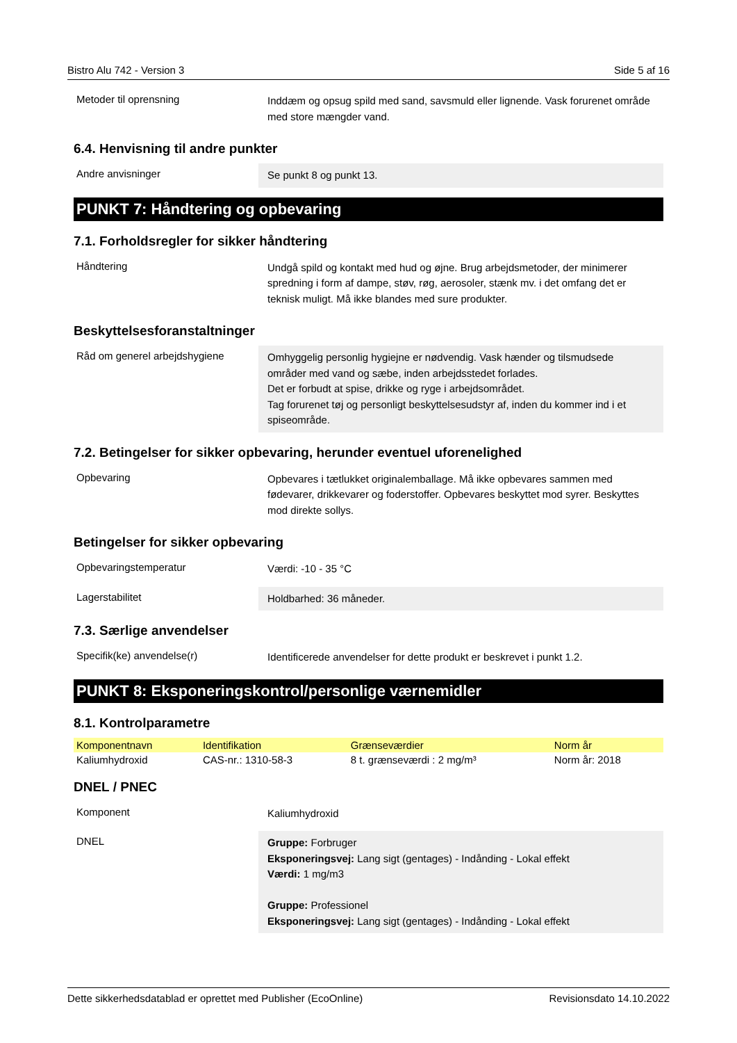Bistro Alu 742 - Version 3 Side 5 af 16
Metoder til oprensning
Inddæm og opsug spild med sand, savsmuld eller lignende. Vask forurenet område med store mængder vand.
6.4. Henvisning til andre punkter
Andre anvisninger
Se punkt 8 og punkt 13.
PUNKT 7: Håndtering og opbevaring
7.1. Forholdsregler for sikker håndtering
Håndtering
Undgå spild og kontakt med hud og øjne. Brug arbejdsmetoder, der minimerer spredning i form af dampe, støv, røg, aerosoler, stænk mv. i det omfang det er teknisk muligt. Må ikke blandes med sure produkter.
Beskyttelsesforanstaltninger
Råd om generel arbejdshygiene
Omhyggelig personlig hygiejne er nødvendig. Vask hænder og tilsmudsede områder med vand og sæbe, inden arbejdsstedet forlades.
Det er forbudt at spise, drikke og ryge i arbejdsområdet.
Tag forurenet tøj og personligt beskyttelsesudstyr af, inden du kommer ind i et spiseområde.
7.2. Betingelser for sikker opbevaring, herunder eventuel uforenelighed
Opbevaring
Opbevares i tætlukket originalemballage. Må ikke opbevares sammen med fødevarer, drikkevarer og foderstoffer. Opbevares beskyttet mod syrer. Beskyttes mod direkte sollys.
Betingelser for sikker opbevaring
Opbevaringstemperatur
Værdi: -10 - 35 °C
Lagerstabilitet
Holdbarhed: 36 måneder.
7.3. Særlige anvendelser
Specifik(ke) anvendelse(r)
Identificerede anvendelser for dette produkt er beskrevet i punkt 1.2.
PUNKT 8: Eksponeringskontrol/personlige værnemidler
8.1. Kontrolparametre
| Komponentnavn | Identifikation | Grænseværdier | Norm år |
| --- | --- | --- | --- |
| Kaliumhydroxid | CAS-nr.: 1310-58-3 | 8 t. grænseværdi : 2 mg/m³ | Norm år: 2018 |
DNEL / PNEC
Komponent
Kaliumhydroxid
DNEL
Gruppe: Forbruger
Eksponeringsvej: Lang sigt (gentages) - Indånding - Lokal effekt
Værdi: 1 mg/m3
Gruppe: Professionel
Eksponeringsvej: Lang sigt (gentages) - Indånding - Lokal effekt
Dette sikkerhedsdatablad er oprettet med Publisher (EcoOnline) Revisionsdato 14.10.2022